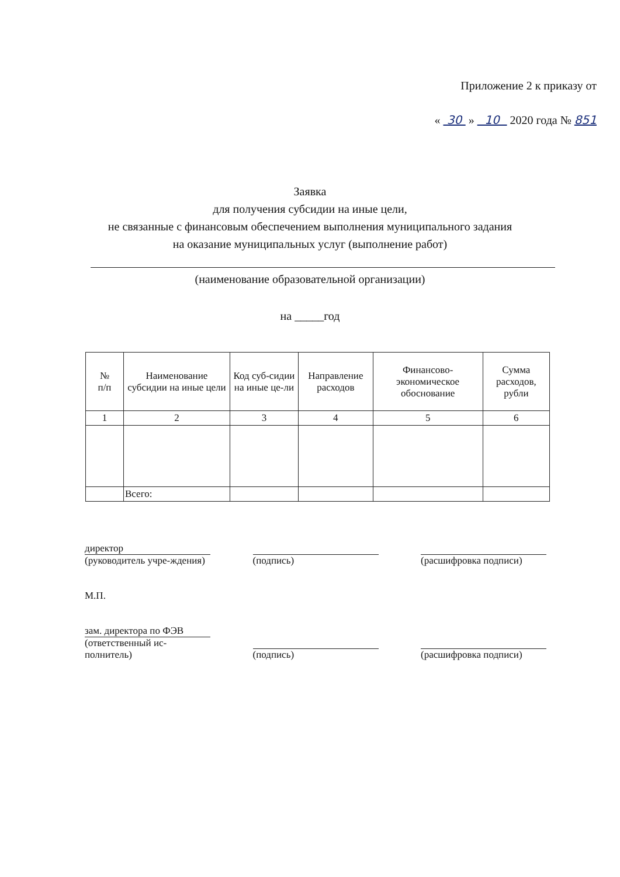Приложение 2 к приказу от
« 30 » 10 2020 года № 851
Заявка
для получения субсидии на иные цели,
не связанные с финансовым обеспечением выполнения муниципального задания
на оказание муниципальных услуг (выполнение работ)
(наименование образовательной организации)
на _____год
| № п/п | Наименование субсидии на иные цели | Код суб-сидии на иные це-ли | Направление расходов | Финансово-экономическое обоснование | Сумма расходов, рубли |
| --- | --- | --- | --- | --- | --- |
| 1 | 2 | 3 | 4 | 5 | 6 |
| | Всего: | | | | |
директор
(руководитель учре-ждения)
(подпись) (расшифровка подписи)
М.П.
зам. директора по ФЭВ
(ответственный ис-полнитель)
(подпись) (расшифровка подписи)